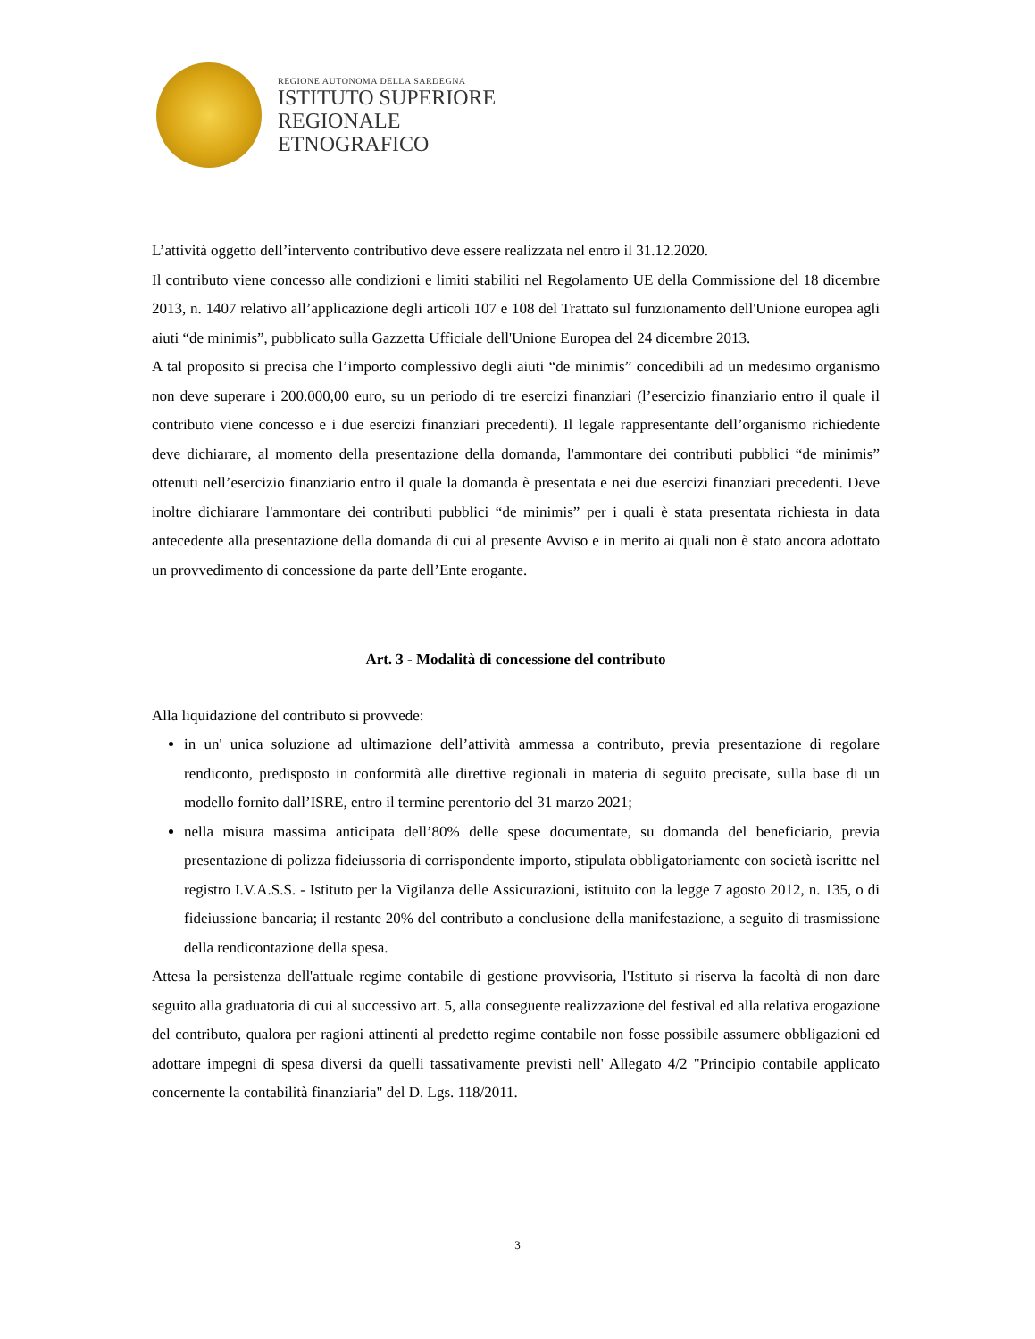REGIONE AUTONOMA DELLA SARDEGNA
ISTITUTO SUPERIORE
REGIONALE
ETNOGRAFICO
L’attività oggetto dell’intervento contributivo deve essere realizzata nel entro il 31.12.2020.
Il contributo viene concesso alle condizioni e limiti stabiliti nel Regolamento UE della Commissione del 18 dicembre 2013, n. 1407 relativo all’applicazione degli articoli 107 e 108 del Trattato sul funzionamento dell'Unione europea agli aiuti “de minimis”, pubblicato sulla Gazzetta Ufficiale dell'Unione Europea del 24 dicembre 2013.
A tal proposito si precisa che l’importo complessivo degli aiuti “de minimis” concedibili ad un medesimo organismo non deve superare i 200.000,00 euro, su un periodo di tre esercizi finanziari (l’esercizio finanziario entro il quale il contributo viene concesso e i due esercizi finanziari precedenti). Il legale rappresentante dell’organismo richiedente deve dichiarare, al momento della presentazione della domanda, l'ammontare dei contributi pubblici “de minimis” ottenuti nell’esercizio finanziario entro il quale la domanda è presentata e nei due esercizi finanziari precedenti. Deve inoltre dichiarare l'ammontare dei contributi pubblici “de minimis” per i quali è stata presentata richiesta in data antecedente alla presentazione della domanda di cui al presente Avviso e in merito ai quali non è stato ancora adottato un provvedimento di concessione da parte dell’Ente erogante.
Art. 3 - Modalità di concessione del contributo
Alla liquidazione del contributo si provvede:
in un' unica soluzione ad ultimazione dell’attività ammessa a contributo, previa presentazione di regolare rendiconto, predisposto in conformità alle direttive regionali in materia di seguito precisate, sulla base di un modello fornito dall’ISRE, entro il termine perentorio del 31 marzo 2021;
nella misura massima anticipata dell’80% delle spese documentate, su domanda del beneficiario, previa presentazione di polizza fideiussoria di corrispondente importo, stipulata obbligatoriamente con società iscritte nel registro I.V.A.S.S. - Istituto per la Vigilanza delle Assicurazioni, istituito con la legge 7 agosto 2012, n. 135, o di fideiussione bancaria; il restante 20% del contributo a conclusione della manifestazione, a seguito di trasmissione della rendicontazione della spesa.
Attesa la persistenza dell'attuale regime contabile di gestione provvisoria, l'Istituto si riserva la facoltà di non dare seguito alla graduatoria di cui al successivo art. 5, alla conseguente realizzazione del festival ed alla relativa erogazione del contributo, qualora per ragioni attinenti al predetto regime contabile non fosse possibile assumere obbligazioni ed adottare impegni di spesa diversi da quelli tassativamente previsti nell' Allegato 4/2 "Principio contabile applicato concernente la contabilità finanziaria" del D. Lgs. 118/2011.
3